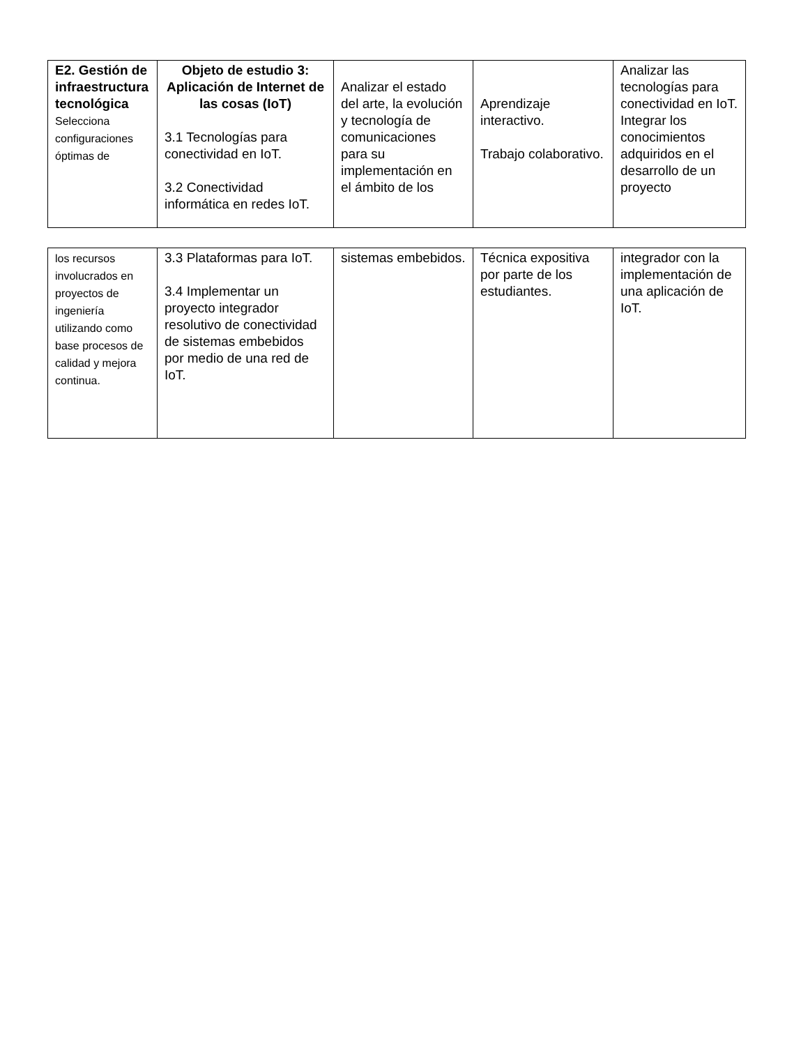| E2. Gestión de infraestructura tecnológica Selecciona configuraciones óptimas de | Objeto de estudio 3: Aplicación de Internet de las cosas (IoT) 3.1 Tecnologías para conectividad en IoT. 3.2 Conectividad informática en redes IoT. | Analizar el estado del arte, la evolución y tecnología de comunicaciones para su implementación en el ámbito de los | Aprendizaje interactivo. Trabajo colaborativo. | Analizar las tecnologías para conectividad en IoT. Integrar los conocimientos adquiridos en el desarrollo de un proyecto |
| los recursos involucrados en proyectos de ingeniería utilizando como base procesos de calidad y mejora continua. | 3.3 Plataformas para IoT. 3.4 Implementar un proyecto integrador resolutivo de conectividad de sistemas embebidos por medio de una red de IoT. | sistemas embebidos. | Técnica expositiva por parte de los estudiantes. | integrador con la implementación de una aplicación de IoT. |